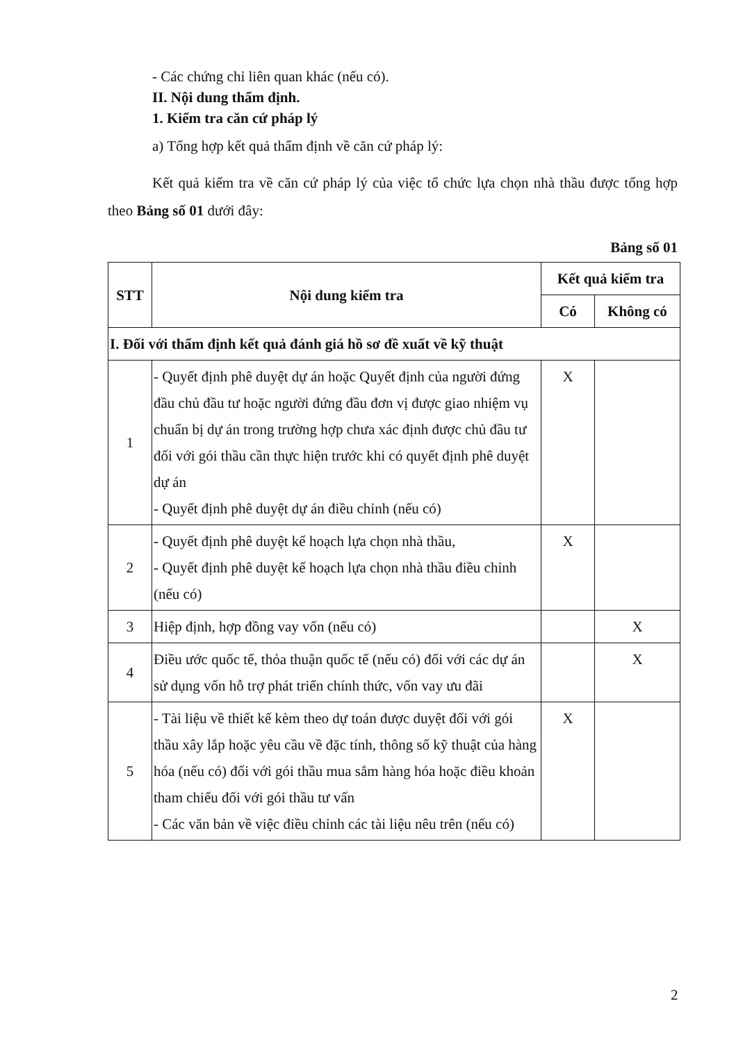- Các chứng chỉ liên quan khác (nếu có).
II. Nội dung thẩm định.
1. Kiểm tra căn cứ pháp lý
a) Tổng hợp kết quả thẩm định về căn cứ pháp lý:
Kết quả kiểm tra về căn cứ pháp lý của việc tổ chức lựa chọn nhà thầu được tổng hợp theo Bảng số 01 dưới đây:
Bảng số 01
| STT | Nội dung kiểm tra | Kết quả kiểm tra | |
| --- | --- | --- | --- |
| | | Có | Không có |
| I. Đối với thẩm định kết quả đánh giá hồ sơ đề xuất về kỹ thuật | | | |
| 1 | - Quyết định phê duyệt dự án hoặc Quyết định của người đứng đầu chủ đầu tư hoặc người đứng đầu đơn vị được giao nhiệm vụ chuẩn bị dự án trong trường hợp chưa xác định được chủ đầu tư đối với gói thầu cần thực hiện trước khi có quyết định phê duyệt dự án - Quyết định phê duyệt dự án điều chỉnh (nếu có) | X | |
| 2 | - Quyết định phê duyệt kế hoạch lựa chọn nhà thầu, - Quyết định phê duyệt kế hoạch lựa chọn nhà thầu điều chỉnh (nếu có) | X | |
| 3 | Hiệp định, hợp đồng vay vốn (nếu có) | | X |
| 4 | Điều ước quốc tế, thỏa thuận quốc tế (nếu có) đối với các dự án sử dụng vốn hỗ trợ phát triển chính thức, vốn vay ưu đãi | | X |
| 5 | - Tài liệu về thiết kế kèm theo dự toán được duyệt đối với gói thầu xây lắp hoặc yêu cầu về đặc tính, thông số kỹ thuật của hàng hóa (nếu có) đối với gói thầu mua sắm hàng hóa hoặc điều khoản tham chiếu đối với gói thầu tư vấn - Các văn bản về việc điều chỉnh các tài liệu nêu trên (nếu có) | X | |
2